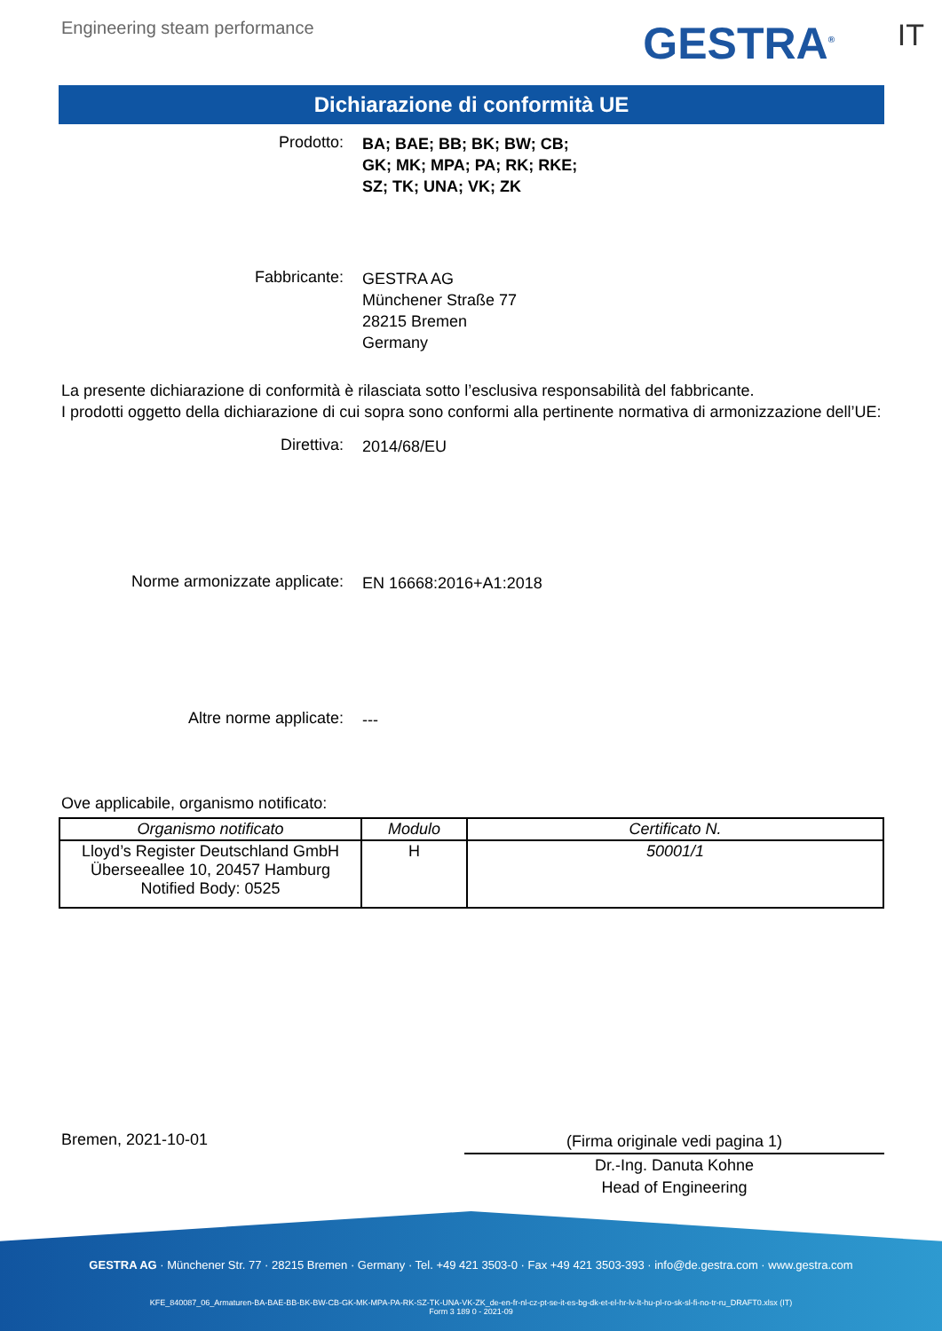Engineering steam performance GESTRA<sup>®</sup> IT
Dichiarazione di conformità UE
Prodotto:
BA; BAE; BB; BK; BW; CB;
GK; MK; MPA; PA; RK; RKE;
SZ; TK; UNA; VK; ZK
Fabbricante:
GESTRA AG
Münchener Straße 77
28215 Bremen
Germany
La presente dichiarazione di conformità è rilasciata sotto l’esclusiva responsabilità del fabbricante.
I prodotti oggetto della dichiarazione di cui sopra sono conformi alla pertinente normativa di armonizzazione dell’UE:
Direttiva:
2014/68/EU
Norme armonizzate applicate:
EN 16668:2016+A1:2018
Altre norme applicate:
---
Ove applicabile, organismo notificato:
| Organismo notificato | Modulo | Certificato N. |
| --- | --- | --- |
| Lloyd’s Register Deutschland GmbH Überseeallee 10, 20457 Hamburg Notified Body: 0525 | H | 50001/1 |
Bremen, 2021-10-01
(Firma originale vedi pagina 1)
Dr.-Ing. Danuta Kohne
Head of Engineering
GESTRA AG · Münchener Str. 77 · 28215 Bremen · Germany · Tel. +49 421 3503-0 · Fax +49 421 3503-393 · info@de.gestra.com · www.gestra.com
KFE_840087_06_Armaturen-BA-BAE-BB-BK-BW-CB-GK-MK-MPA-PA-RK-SZ-TK-UNA-VK-ZK_de-en-fr-nl-cz-pt-se-it-es-bg-dk-et-el-hr-lv-lt-hu-pl-ro-sk-sl-fi-no-tr-ru_DRAFT0.xlsx (IT)
Form 3 189 0 - 2021-09